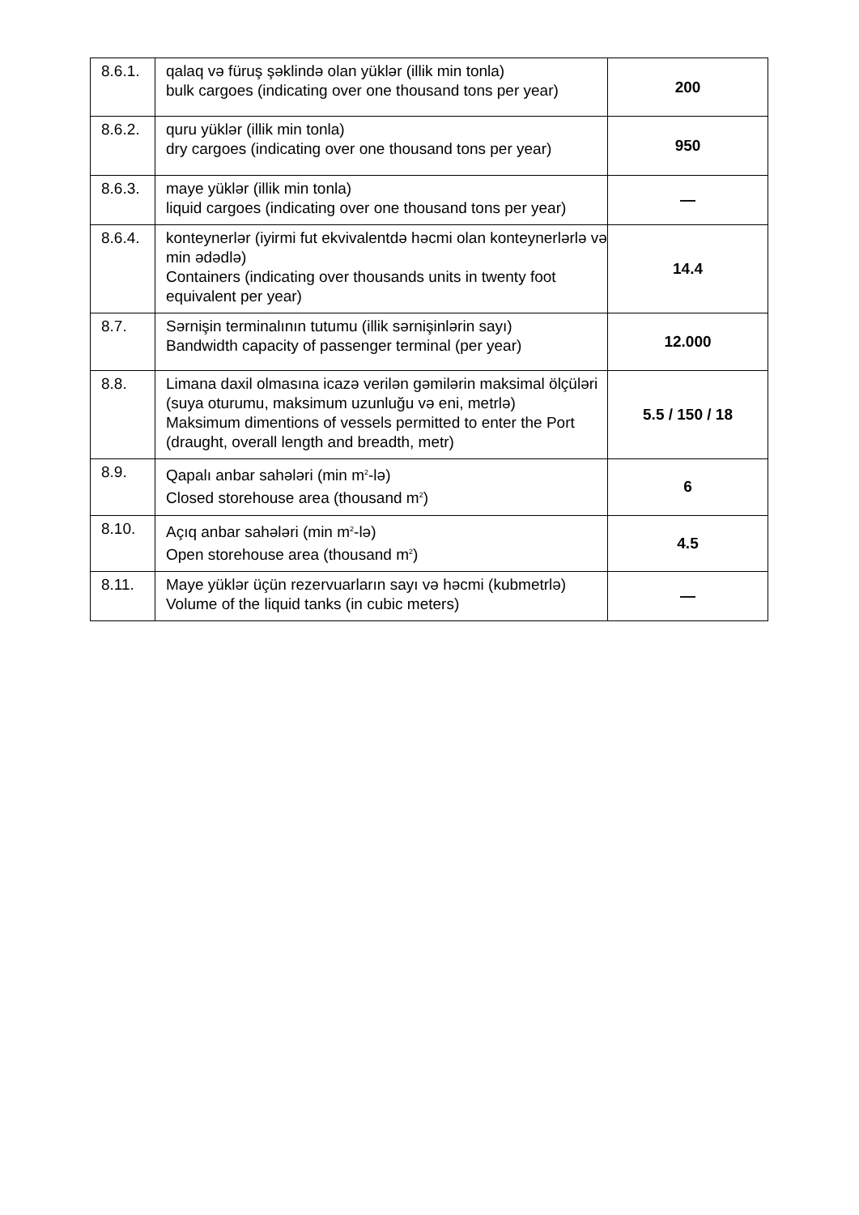| 8.6.1. | qalaq və füruş şəklində olan yüklər (illik min tonla) bulk cargoes (indicating over one thousand tons per year) | 200 |
| 8.6.2. | quru yüklər (illik min tonla) dry cargoes (indicating over one thousand tons per year) | 950 |
| 8.6.3. | maye yüklər (illik min tonla) liquid cargoes (indicating over one thousand tons per year) | — |
| 8.6.4. | konteynerlər (iyirmi fut ekvivalentdə həcmi olan konteynerlərlə və min ədədlə) Containers (indicating over thousands units in twenty foot equivalent per year) | 14.4 |
| 8.7. | Sərnişin terminalının tutumu (illik sərnişinlərin sayı) Bandwidth capacity of passenger terminal (per year) | 12.000 |
| 8.8. | Limana daxil olmasına icazə verilən gəmilərin maksimal ölçüləri (suya oturumu, maksimum uzunluğu və eni, metrlə) Maksimum dimentions of vessels permitted to enter the Port (draught, overall length and breadth, metr) | 5.5 / 150 / 18 |
| 8.9. | Qapalı anbar sahələri (min m<sup>2</sup>-lə) Closed storehouse area (thousand m<sup>2</sup>) | 6 |
| 8.10. | Açıq anbar sahələri (min m<sup>2</sup>-lə) Open storehouse area (thousand m<sup>2</sup>) | 4.5 |
| 8.11. | Maye yüklər üçün rezervuarların sayı və həcmi (kubmetrlə) Volume of the liquid tanks (in cubic meters) | — |